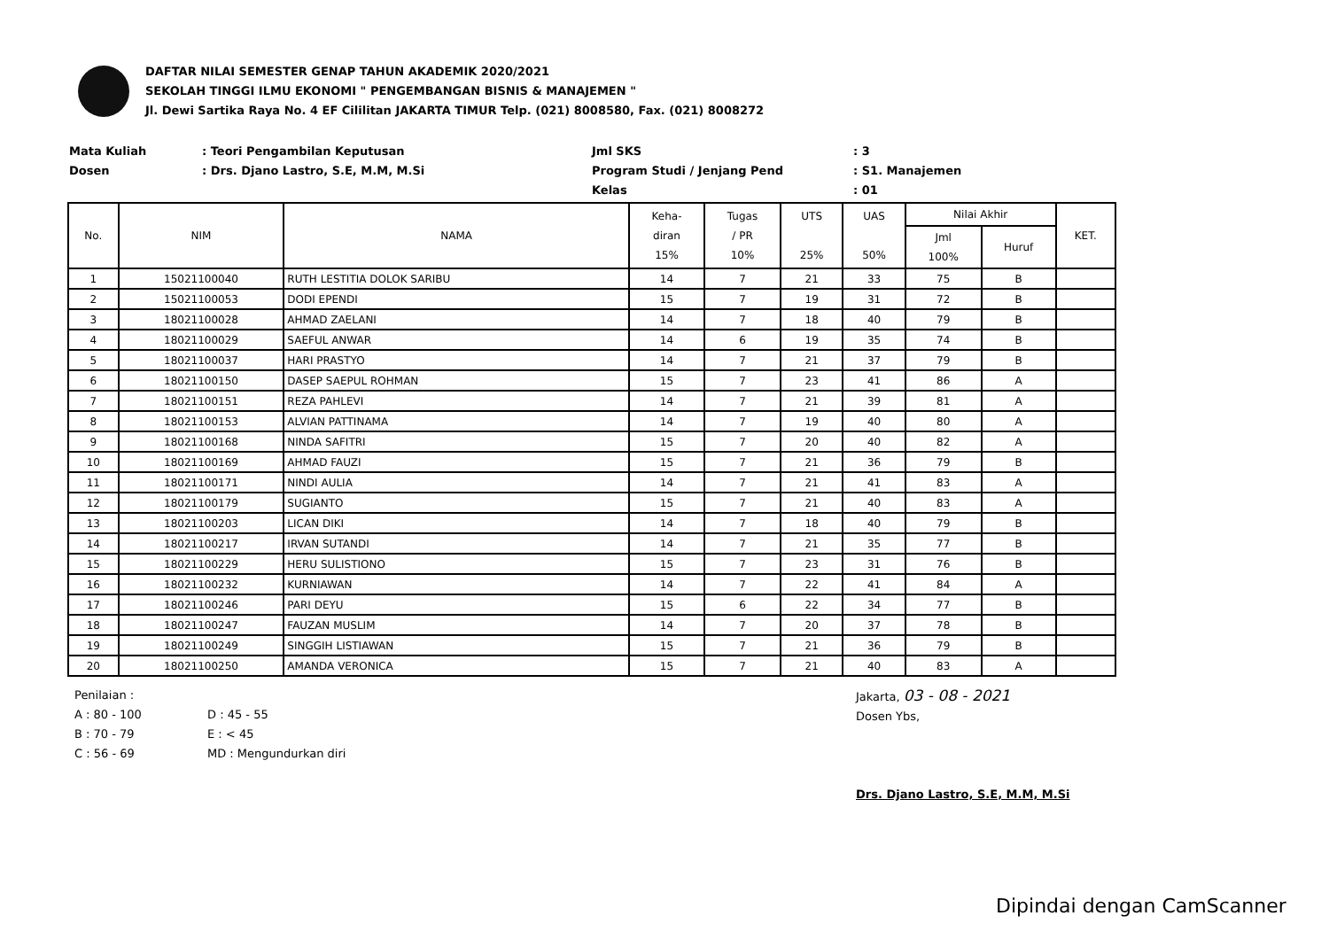DAFTAR NILAI SEMESTER GENAP TAHUN AKADEMIK 2020/2021
SEKOLAH TINGGI ILMU EKONOMI " PENGEMBANGAN BISNIS & MANAJEMEN "
Jl. Dewi Sartika Raya No. 4 EF Cililitan JAKARTA TIMUR Telp. (021) 8008580, Fax. (021) 8008272
Mata Kuliah
: Teori Pengambilan Keputusan
Jml SKS
: 3
Dosen
: Drs. Djano Lastro, S.E, M.M, M.Si
Program Studi / Jenjang Pend
: S1. Manajemen
Kelas
: 01
| No. | NIM | NAMA | Keha- diran 15% | Tugas / PR 10% | UTS 25% | UAS 50% | Nilai Akhir | | KET. |
| --- | --- | --- | --- | --- | --- | --- | --- | --- | --- |
| | | | | | | | Jml 100% | Huruf | |
| 1 | 15021100040 | RUTH LESTITIA DOLOK SARIBU | 14 | 7 | 21 | 33 | 75 | B | |
| 2 | 15021100053 | DODI EPENDI | 15 | 7 | 19 | 31 | 72 | B | |
| 3 | 18021100028 | AHMAD ZAELANI | 14 | 7 | 18 | 40 | 79 | B | |
| 4 | 18021100029 | SAEFUL ANWAR | 14 | 6 | 19 | 35 | 74 | B | |
| 5 | 18021100037 | HARI PRASTYO | 14 | 7 | 21 | 37 | 79 | B | |
| 6 | 18021100150 | DASEP SAEPUL ROHMAN | 15 | 7 | 23 | 41 | 86 | A | |
| 7 | 18021100151 | REZA PAHLEVI | 14 | 7 | 21 | 39 | 81 | A | |
| 8 | 18021100153 | ALVIAN PATTINAMA | 14 | 7 | 19 | 40 | 80 | A | |
| 9 | 18021100168 | NINDA SAFITRI | 15 | 7 | 20 | 40 | 82 | A | |
| 10 | 18021100169 | AHMAD FAUZI | 15 | 7 | 21 | 36 | 79 | B | |
| 11 | 18021100171 | NINDI AULIA | 14 | 7 | 21 | 41 | 83 | A | |
| 12 | 18021100179 | SUGIANTO | 15 | 7 | 21 | 40 | 83 | A | |
| 13 | 18021100203 | LICAN DIKI | 14 | 7 | 18 | 40 | 79 | B | |
| 14 | 18021100217 | IRVAN SUTANDI | 14 | 7 | 21 | 35 | 77 | B | |
| 15 | 18021100229 | HERU SULISTIONO | 15 | 7 | 23 | 31 | 76 | B | |
| 16 | 18021100232 | KURNIAWAN | 14 | 7 | 22 | 41 | 84 | A | |
| 17 | 18021100246 | PARI DEYU | 15 | 6 | 22 | 34 | 77 | B | |
| 18 | 18021100247 | FAUZAN MUSLIM | 14 | 7 | 20 | 37 | 78 | B | |
| 19 | 18021100249 | SINGGIH LISTIAWAN | 15 | 7 | 21 | 36 | 79 | B | |
| 20 | 18021100250 | AMANDA VERONICA | 15 | 7 | 21 | 40 | 83 | A | |
Penilaian :
A : 80 - 100
D : 45 - 55
B : 70 - 79
E : < 45
C : 56 - 69
MD : Mengundurkan diri
Jakarta, 03 - 08 - 2021
Dosen Ybs,
Drs. Djano Lastro, S.E, M.M, M.Si
Dipindai dengan CamScanner